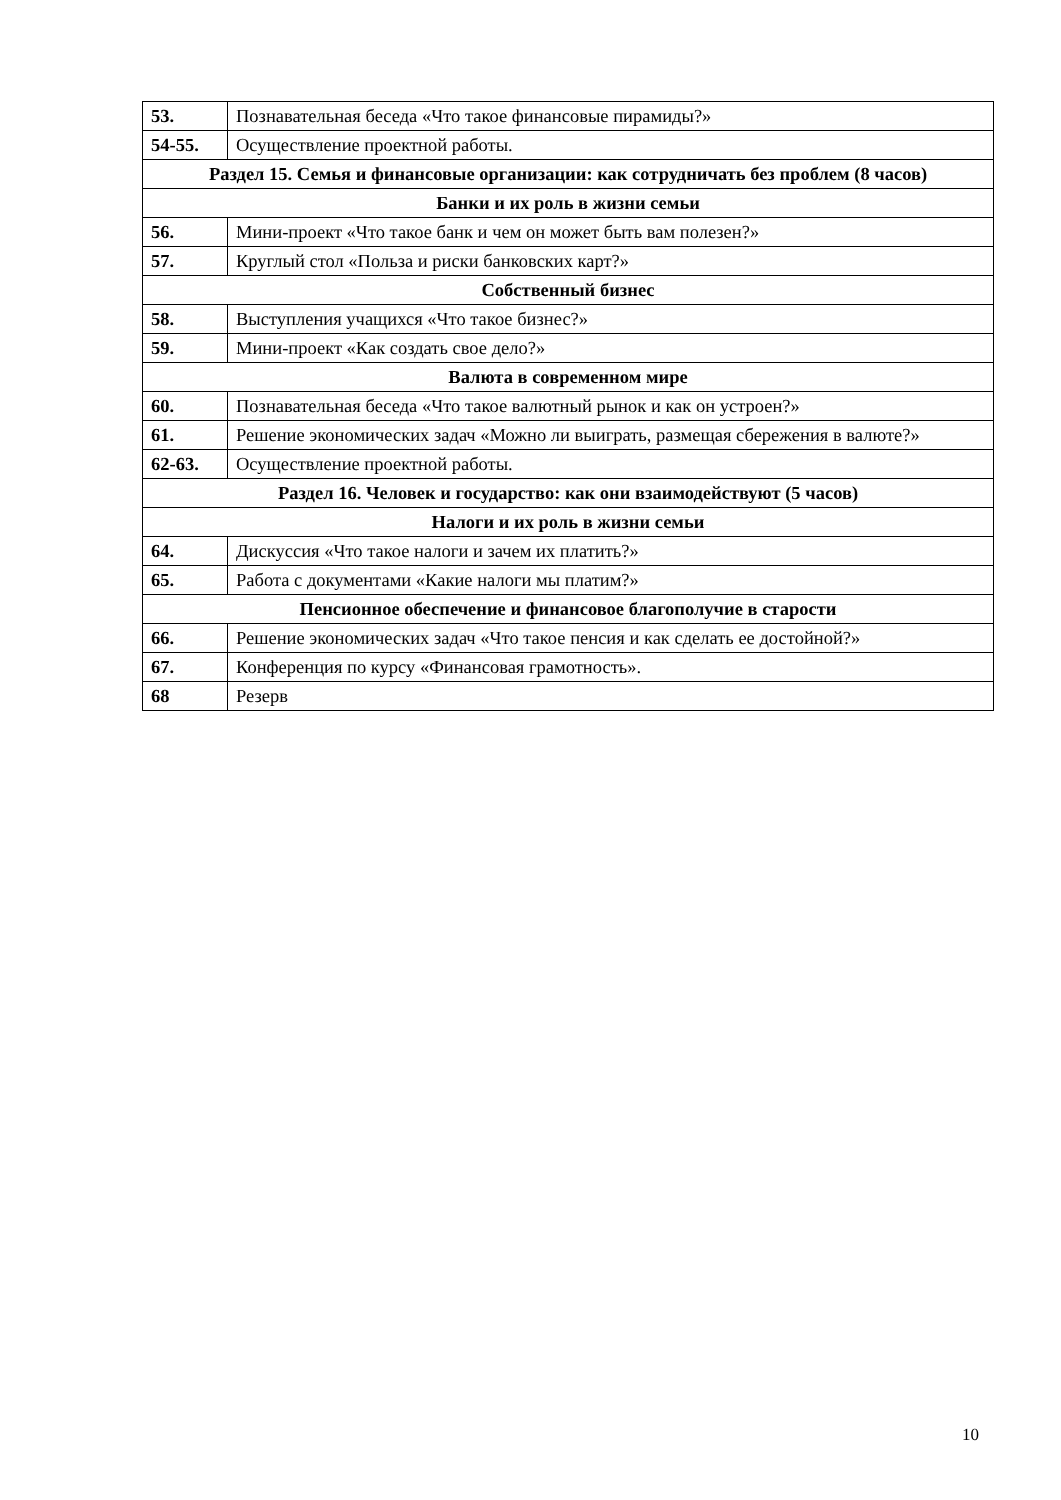| 53. | Познавательная беседа «Что такое финансовые пирамиды?» |
| 54-55. | Осуществление проектной работы. |
| Раздел 15. Семья и финансовые организации: как сотрудничать без проблем (8 часов) | |
| Банки и их роль в жизни семьи | |
| 56. | Мини-проект «Что такое банк и чем он может быть вам полезен?» |
| 57. | Круглый стол «Польза и риски банковских карт?» |
| Собственный бизнес | |
| 58. | Выступления учащихся «Что такое бизнес?» |
| 59. | Мини-проект «Как создать свое дело?» |
| Валюта в современном мире | |
| 60. | Познавательная беседа «Что такое валютный рынок и как он устроен?» |
| 61. | Решение экономических задач «Можно ли выиграть, размещая сбережения в валюте?» |
| 62-63. | Осуществление проектной работы. |
| Раздел 16. Человек и государство: как они взаимодействуют (5 часов) | |
| Налоги и их роль в жизни семьи | |
| 64. | Дискуссия «Что такое налоги и зачем их платить?» |
| 65. | Работа с документами «Какие налоги мы платим?» |
| Пенсионное обеспечение и финансовое благополучие в старости | |
| 66. | Решение экономических задач «Что такое пенсия и как сделать ее достойной?» |
| 67. | Конференция по курсу «Финансовая грамотность». |
| 68 | Резерв |
10